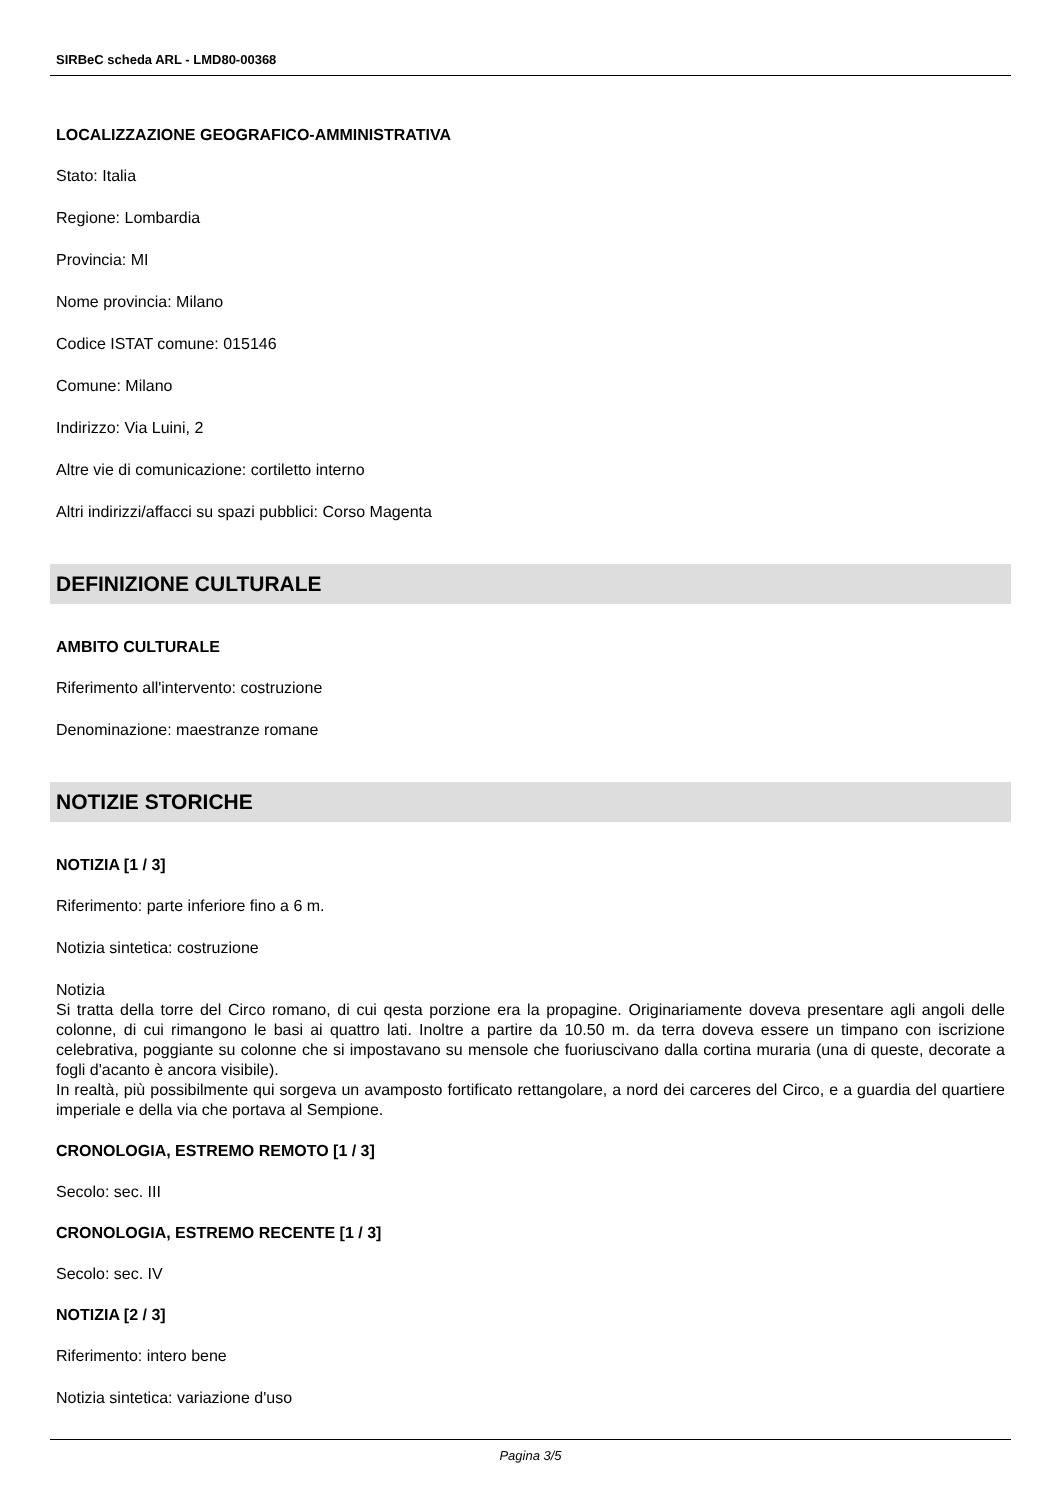SIRBeC scheda ARL - LMD80-00368
LOCALIZZAZIONE GEOGRAFICO-AMMINISTRATIVA
Stato: Italia
Regione: Lombardia
Provincia: MI
Nome provincia: Milano
Codice ISTAT comune: 015146
Comune: Milano
Indirizzo: Via Luini, 2
Altre vie di comunicazione: cortiletto interno
Altri indirizzi/affacci su spazi pubblici: Corso Magenta
DEFINIZIONE CULTURALE
AMBITO CULTURALE
Riferimento all'intervento: costruzione
Denominazione: maestranze romane
NOTIZIE STORICHE
NOTIZIA [1 / 3]
Riferimento: parte inferiore fino a 6 m.
Notizia sintetica: costruzione
Notizia
Si tratta della torre del Circo romano, di cui qesta porzione era la propagine. Originariamente doveva presentare agli angoli delle colonne, di cui rimangono le basi ai quattro lati. Inoltre a partire da 10.50 m. da terra doveva essere un timpano con iscrizione celebrativa, poggiante su colonne che si impostavano su mensole che fuoriuscivano dalla cortina muraria (una di queste, decorate a fogli d'acanto è ancora visibile).
In realtà, più possibilmente qui sorgeva un avamposto fortificato rettangolare, a nord dei carceres del Circo, e a guardia del quartiere imperiale e della via che portava al Sempione.
CRONOLOGIA, ESTREMO REMOTO [1 / 3]
Secolo: sec. III
CRONOLOGIA, ESTREMO RECENTE [1 / 3]
Secolo: sec. IV
NOTIZIA [2 / 3]
Riferimento: intero bene
Notizia sintetica: variazione d'uso
Pagina 3/5